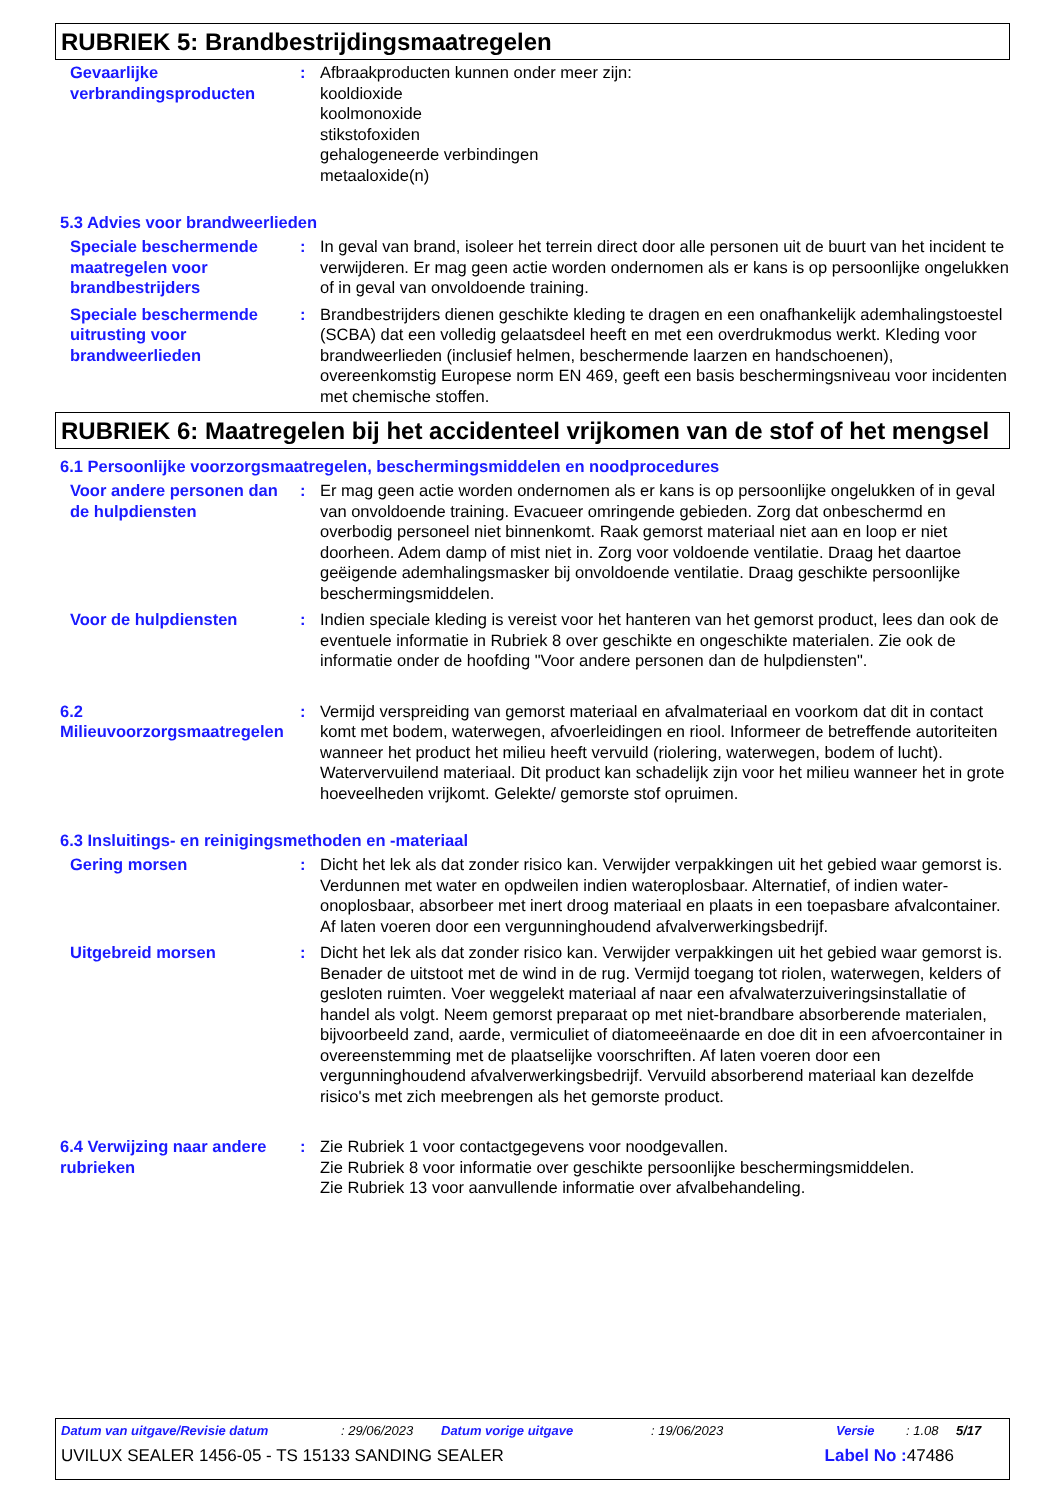RUBRIEK 5: Brandbestrijdingsmaatregelen
Gevaarlijke verbrandingsproducten
: Afbraakproducten kunnen onder meer zijn:
kooldioxide
koolmonoxide
stikstofoxiden
gehalogeneerde verbindingen
metaaloxide(n)
5.3 Advies voor brandweerlieden
Speciale beschermende maatregelen voor brandbestrijders
: In geval van brand, isoleer het terrein direct door alle personen uit de buurt van het incident te verwijderen. Er mag geen actie worden ondernomen als er kans is op persoonlijke ongelukken of in geval van onvoldoende training.
Speciale beschermende uitrusting voor brandweerlieden
: Brandbestrijders dienen geschikte kleding te dragen en een onafhankelijk ademhalingstoestel (SCBA) dat een volledig gelaatsdeel heeft en met een overdrukmodus werkt. Kleding voor brandweerlieden (inclusief helmen, beschermende laarzen en handschoenen), overeenkomstig Europese norm EN 469, geeft een basis beschermingsniveau voor incidenten met chemische stoffen.
RUBRIEK 6: Maatregelen bij het accidenteel vrijkomen van de stof of het mengsel
6.1 Persoonlijke voorzorgsmaatregelen, beschermingsmiddelen en noodprocedures
Voor andere personen dan de hulpdiensten
: Er mag geen actie worden ondernomen als er kans is op persoonlijke ongelukken of in geval van onvoldoende training. Evacueer omringende gebieden. Zorg dat onbeschermd en overbodig personeel niet binnenkomt. Raak gemorst materiaal niet aan en loop er niet doorheen. Adem damp of mist niet in. Zorg voor voldoende ventilatie. Draag het daartoe geëigende ademhalingsmasker bij onvoldoende ventilatie. Draag geschikte persoonlijke beschermingsmiddelen.
Voor de hulpdiensten : Indien speciale kleding is vereist voor het hanteren van het gemorst product, lees dan ook de eventuele informatie in Rubriek 8 over geschikte en ongeschikte materialen. Zie ook de informatie onder de hoofding "Voor andere personen dan de hulpdiensten".
6.2 Milieuvoorzorgsmaatregelen
: Vermijd verspreiding van gemorst materiaal en afvalmateriaal en voorkom dat dit in contact komt met bodem, waterwegen, afvoerleidingen en riool. Informeer de betreffende autoriteiten wanneer het product het milieu heeft vervuild (riolering, waterwegen, bodem of lucht). Watervervuilend materiaal. Dit product kan schadelijk zijn voor het milieu wanneer het in grote hoeveelheden vrijkomt. Gelekte/ gemorste stof opruimen.
6.3 Insluitings- en reinigingsmethoden en -materiaal
Gering morsen : Dicht het lek als dat zonder risico kan. Verwijder verpakkingen uit het gebied waar gemorst is. Verdunnen met water en opdweilen indien wateroplosbaar. Alternatief, of indien water-onoplosbaar, absorbeer met inert droog materiaal en plaats in een toepasbare afvalcontainer. Af laten voeren door een vergunninghoudend afvalverwerkingsbedrijf.
Uitgebreid morsen : Dicht het lek als dat zonder risico kan. Verwijder verpakkingen uit het gebied waar gemorst is. Benader de uitstoot met de wind in de rug. Vermijd toegang tot riolen, waterwegen, kelders of gesloten ruimten. Voer weggelekt materiaal af naar een afvalwaterzuiveringsinstallatie of handel als volgt. Neem gemorst preparaat op met niet-brandbare absorberende materialen, bijvoorbeeld zand, aarde, vermiculiet of diatomeeënaarde en doe dit in een afvoercontainer in overeenstemming met de plaatselijke voorschriften. Af laten voeren door een vergunninghoudend afvalverwerkingsbedrijf. Vervuild absorberend materiaal kan dezelfde risico's met zich meebrengen als het gemorste product.
6.4 Verwijzing naar andere rubrieken
: Zie Rubriek 1 voor contactgegevens voor noodgevallen.
Zie Rubriek 8 voor informatie over geschikte persoonlijke beschermingsmiddelen.
Zie Rubriek 13 voor aanvullende informatie over afvalbehandeling.
Datum van uitgave/Revisie datum: 29/06/2023 Datum vorige uitgave: 19/06/2023 Versie: 1.08 5/17
UVILUX SEALER 1456-05 - TS 15133 SANDING SEALER Label No : 47486